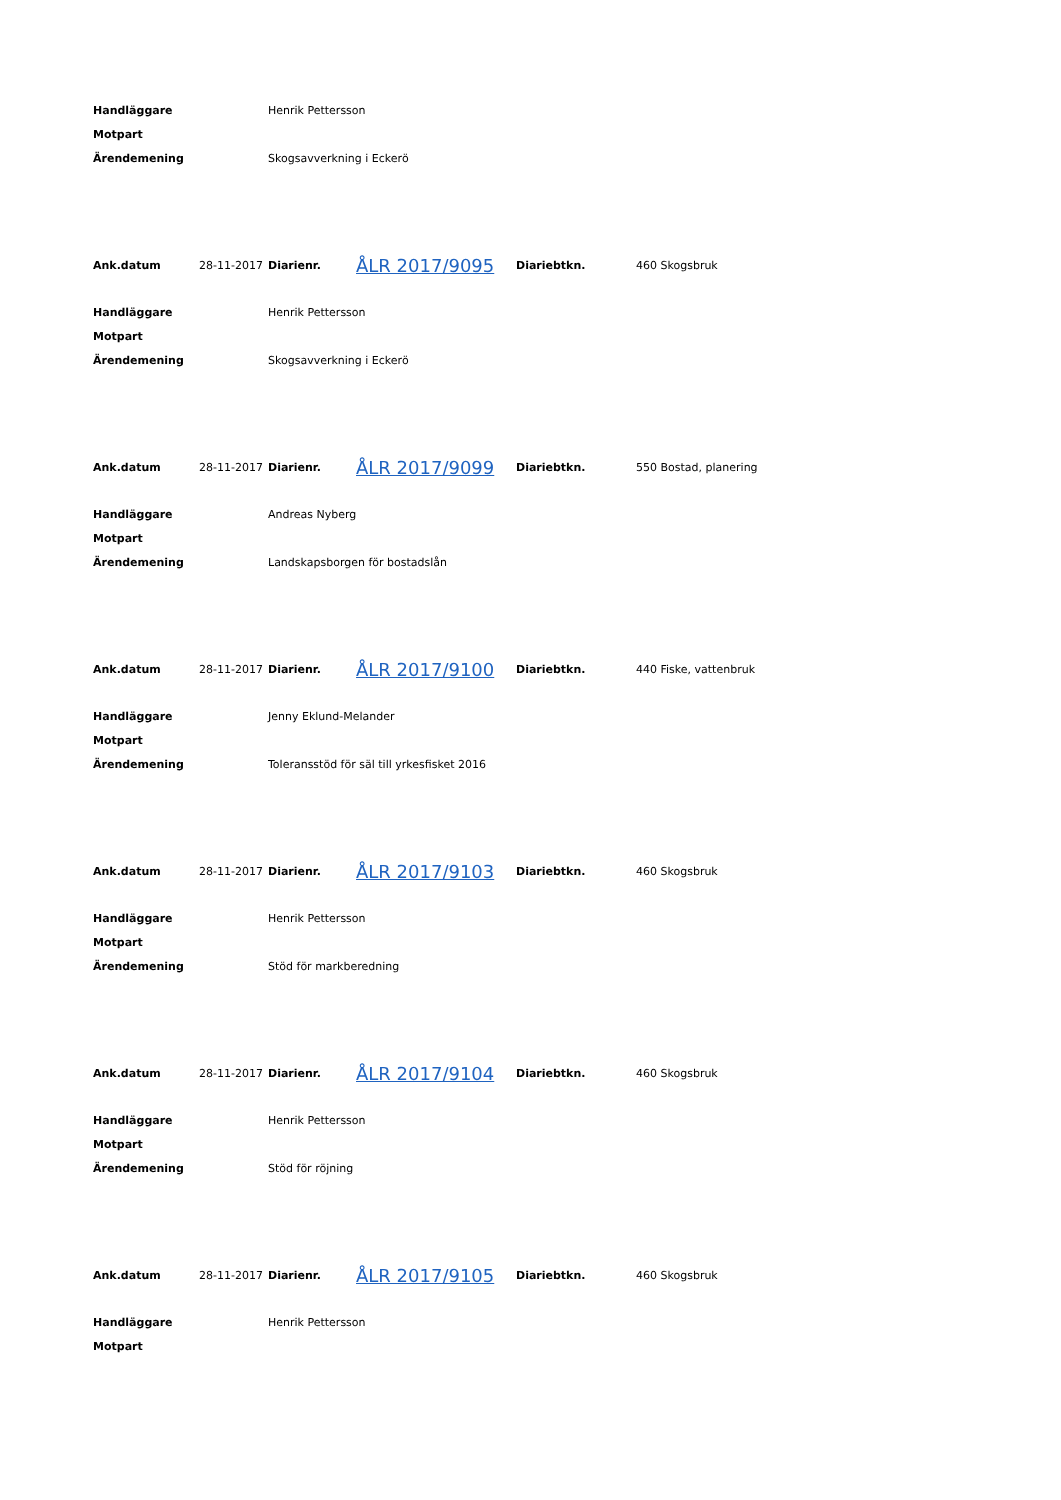| Handläggare | Henrik Pettersson |
| Motpart | |
| Ärendemening | Skogsavverkning i Eckerö |
| Ank.datum | 28-11-2017 | Diarienr. | ÅLR 2017/9095 | Diariebtkn. | 460 Skogsbruk |
| Handläggare | Henrik Pettersson |
| Motpart | |
| Ärendemening | Skogsavverkning i Eckerö |
| Ank.datum | 28-11-2017 | Diarienr. | ÅLR 2017/9099 | Diariebtkn. | 550 Bostad, planering |
| Handläggare | Andreas Nyberg |
| Motpart | |
| Ärendemening | Landskapsborgen för bostadslån |
| Ank.datum | 28-11-2017 | Diarienr. | ÅLR 2017/9100 | Diariebtkn. | 440 Fiske, vattenbruk |
| Handläggare | Jenny Eklund-Melander |
| Motpart | |
| Ärendemening | Toleransstöd för säl till yrkesfisket 2016 |
| Ank.datum | 28-11-2017 | Diarienr. | ÅLR 2017/9103 | Diariebtkn. | 460 Skogsbruk |
| Handläggare | Henrik Pettersson |
| Motpart | |
| Ärendemening | Stöd för markberedning |
| Ank.datum | 28-11-2017 | Diarienr. | ÅLR 2017/9104 | Diariebtkn. | 460 Skogsbruk |
| Handläggare | Henrik Pettersson |
| Motpart | |
| Ärendemening | Stöd för röjning |
| Ank.datum | 28-11-2017 | Diarienr. | ÅLR 2017/9105 | Diariebtkn. | 460 Skogsbruk |
| Handläggare | Henrik Pettersson |
| Motpart | |